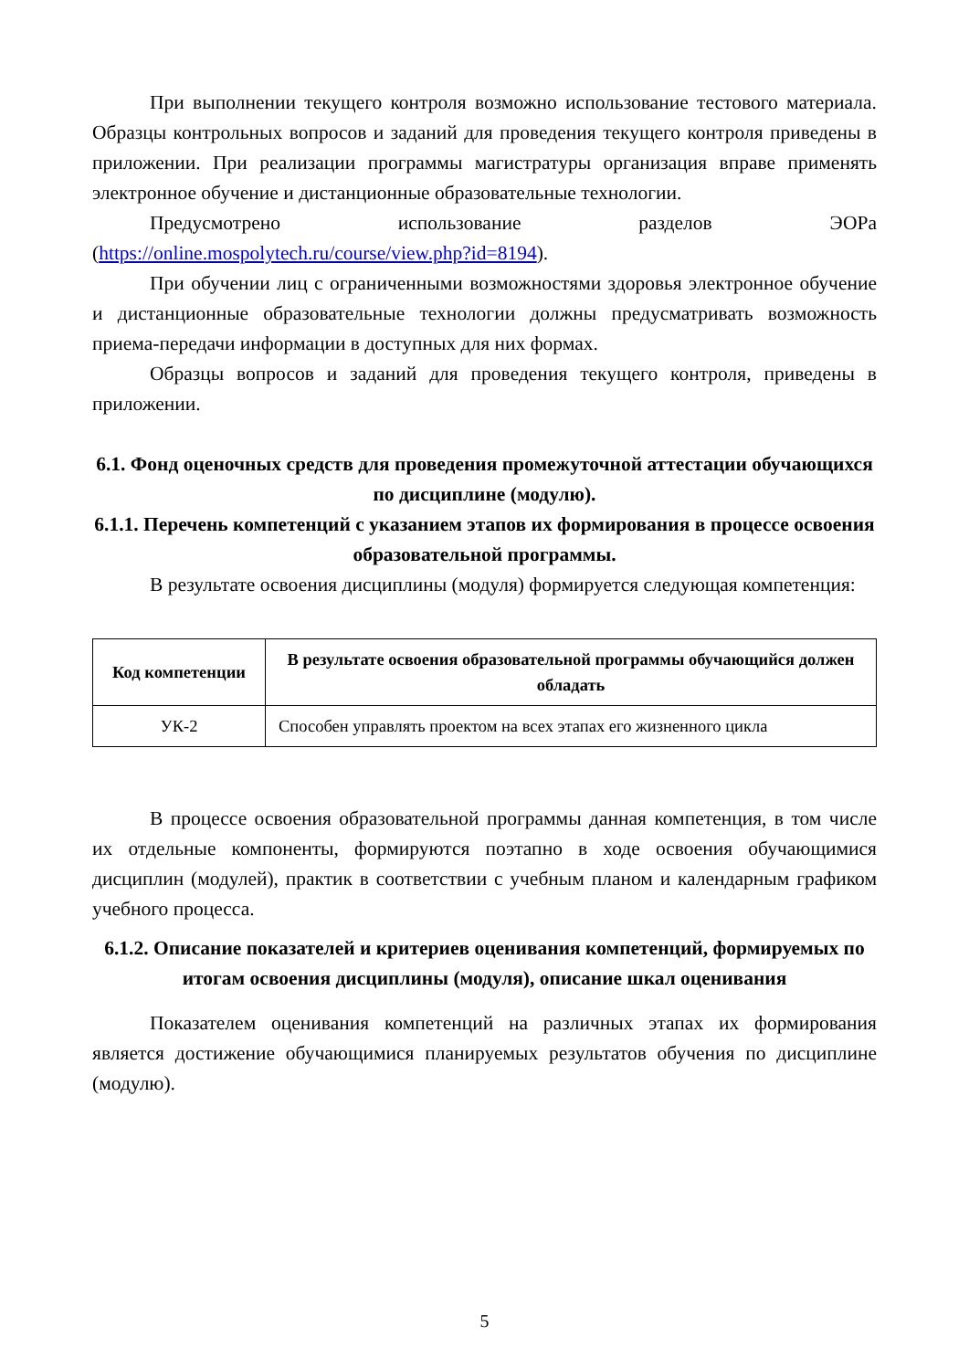При выполнении текущего контроля возможно использование тестового материала. Образцы контрольных вопросов и заданий для проведения текущего контроля приведены в приложении. При реализации программы магистратуры организация вправе применять электронное обучение и дистанционные образовательные технологии.
Предусмотрено использование разделов ЭОРа (https://online.mospolytech.ru/course/view.php?id=8194).
При обучении лиц с ограниченными возможностями здоровья электронное обучение и дистанционные образовательные технологии должны предусматривать возможность приема-передачи информации в доступных для них формах.
Образцы вопросов и заданий для проведения текущего контроля, приведены в приложении.
6.1. Фонд оценочных средств для проведения промежуточной аттестации обучающихся по дисциплине (модулю).
6.1.1. Перечень компетенций с указанием этапов их формирования в процессе освоения образовательной программы.
В результате освоения дисциплины (модуля) формируется следующая компетенция:
| Код компетенции | В результате освоения образовательной программы обучающийся должен обладать |
| --- | --- |
| УК-2 | Способен управлять проектом на всех этапах его жизненного цикла |
В процессе освоения образовательной программы данная компетенция, в том числе их отдельные компоненты, формируются поэтапно в ходе освоения обучающимися дисциплин (модулей), практик в соответствии с учебным планом и календарным графиком учебного процесса.
6.1.2. Описание показателей и критериев оценивания компетенций, формируемых по итогам освоения дисциплины (модуля), описание шкал оценивания
Показателем оценивания компетенций на различных этапах их формирования является достижение обучающимися планируемых результатов обучения по дисциплине (модулю).
5